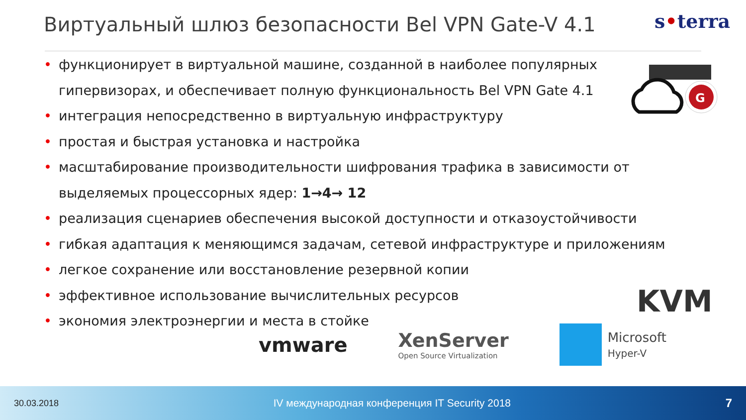Виртуальный шлюз безопасности Bel VPN Gate-V 4.1
s•terra
G
• функционирует в виртуальной машине, созданной в наиболее популярных гипервизорах, и обеспечивает полную функциональность Bel VPN Gate 4.1
• интеграция непосредственно в виртуальную инфраструктуру
• простая и быстрая установка и настройка
• масштабирование производительности шифрования трафика в зависимости от выделяемых процессорных ядер: 1→4→ 12
• реализация сценариев обеспечения высокой доступности и отказоустойчивости
• гибкая адаптация к меняющимся задачам, сетевой инфраструктуре и приложениям
• легкое сохранение или восстановление резервной копии
• эффективное использование вычислительных ресурсов
• экономия электроэнергии и места в стойке
KVM
vmware
XenServer
Open Source Virtualization
Microsoft
Hyper-V
30.03.2018 IV международная конференция IT Security 2018 7